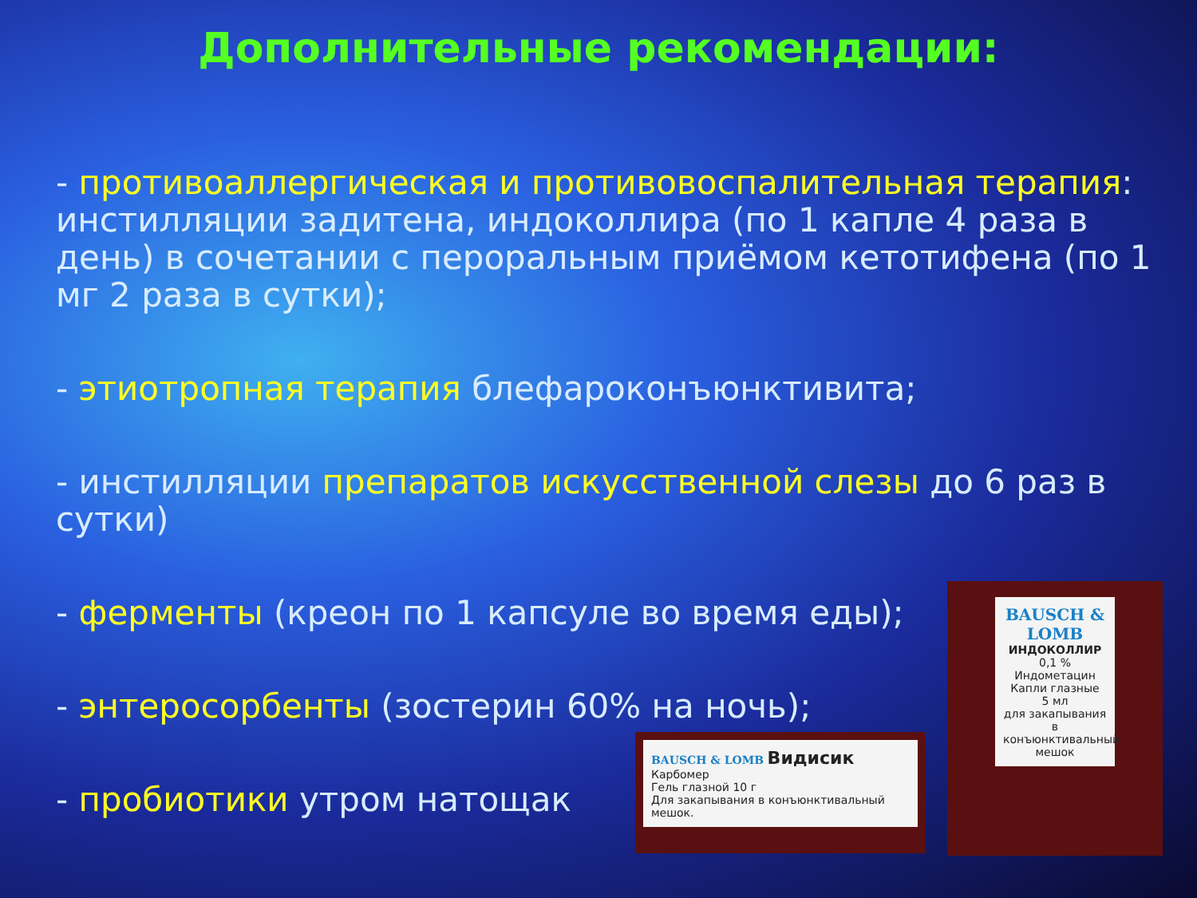Дополнительные рекомендации:
- противоаллергическая и противовоспалительная терапия: инстилляции задитена, индоколлира (по 1 капле 4 раза в день) в сочетании с пероральным приёмом кетотифена (по 1 мг 2 раза в сутки);
- этиотропная терапия блефароконъюнктивита;
- инстилляции препаратов искусственной слезы до 6 раз в сутки)
- ферменты (креон по 1 капсуле во время еды);
- энтеросорбенты (зостерин 60% на ночь);
- пробиотики утром натощак
BAUSCH & LOMB Видисик
Карбомер
Гель глазной 10 г
Для закапывания в конъюнктивальный мешок.
BAUSCH & LOMB
ИНДОКОЛЛИР
0,1 %
Индометацин
Капли глазные
5 мл
для закапывания в конъюнктивальный мешок